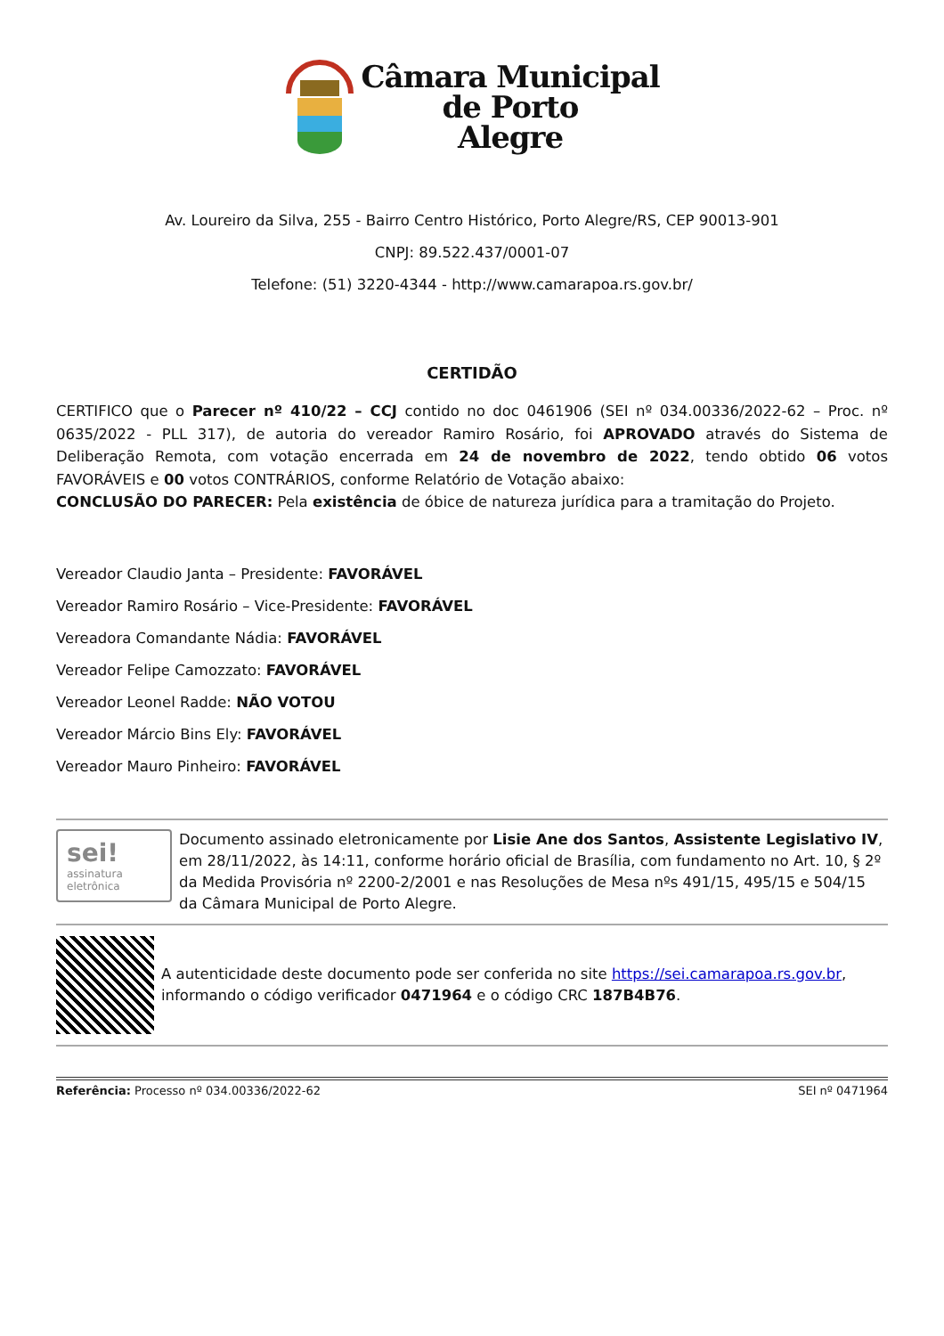Câmara Municipal
de Porto
Alegre
Av. Loureiro da Silva, 255 - Bairro Centro Histórico, Porto Alegre/RS, CEP 90013-901
CNPJ: 89.522.437/0001-07
Telefone: (51) 3220-4344 - http://www.camarapoa.rs.gov.br/
CERTIDÃO
CERTIFICO que o Parecer nº 410/22 – CCJ contido no doc 0461906 (SEI nº 034.00336/2022-62 – Proc. nº 0635/2022 - PLL 317), de autoria do vereador Ramiro Rosário, foi APROVADO através do Sistema de Deliberação Remota, com votação encerrada em 24 de novembro de 2022, tendo obtido 06 votos FAVORÁVEIS e 00 votos CONTRÁRIOS, conforme Relatório de Votação abaixo:
CONCLUSÃO DO PARECER: Pela existência de óbice de natureza jurídica para a tramitação do Projeto.
Vereador Claudio Janta – Presidente: FAVORÁVEL
Vereador Ramiro Rosário – Vice-Presidente: FAVORÁVEL
Vereadora Comandante Nádia: FAVORÁVEL
Vereador Felipe Camozzato: FAVORÁVEL
Vereador Leonel Radde: NÃO VOTOU
Vereador Márcio Bins Ely: FAVORÁVEL
Vereador Mauro Pinheiro: FAVORÁVEL
sei!
assinatura
eletrônica
Documento assinado eletronicamente por Lisie Ane dos Santos, Assistente Legislativo IV, em 28/11/2022, às 14:11, conforme horário oficial de Brasília, com fundamento no Art. 10, § 2º da Medida Provisória nº 2200-2/2001 e nas Resoluções de Mesa nºs 491/15, 495/15 e 504/15 da Câmara Municipal de Porto Alegre.
A autenticidade deste documento pode ser conferida no site https://sei.camarapoa.rs.gov.br, informando o código verificador 0471964 e o código CRC 187B4B76.
Referência: Processo nº 034.00336/2022-62 SEI nº 0471964